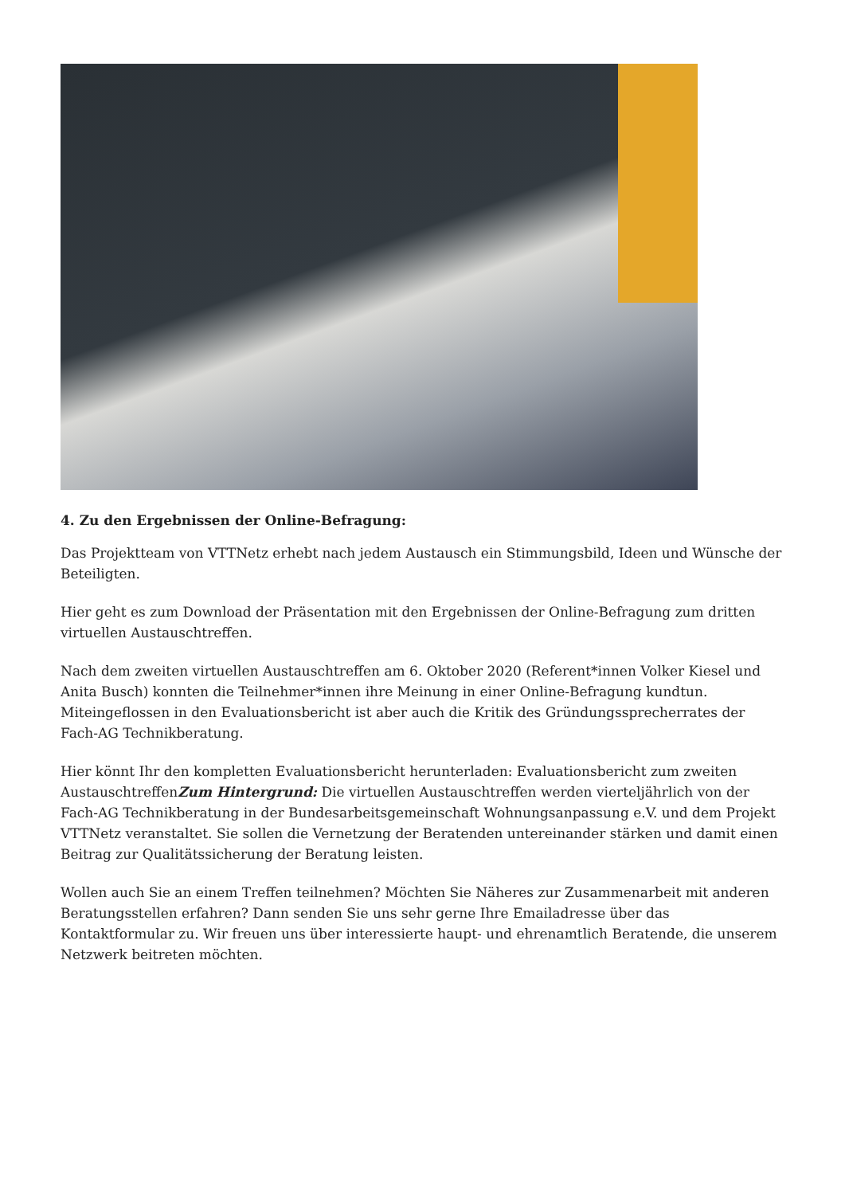4. Zu den Ergebnissen der Online-Befragung:
Das Projektteam von VTTNetz erhebt nach jedem Austausch ein Stimmungsbild, Ideen und Wünsche der Beteiligten.
Hier geht es zum Download der Präsentation mit den Ergebnissen der Online-Befragung zum dritten virtuellen Austauschtreffen.
Nach dem zweiten virtuellen Austauschtreffen am 6. Oktober 2020 (Referent*innen Volker Kiesel und Anita Busch) konnten die Teilnehmer*innen ihre Meinung in einer Online-Befragung kundtun. Miteingeflossen in den Evaluationsbericht ist aber auch die Kritik des Gründungssprecherrates der Fach-AG Technikberatung.
Hier könnt Ihr den kompletten Evaluationsbericht herunterladen: Evaluationsbericht zum zweiten AustauschtreffenZum Hintergrund: Die virtuellen Austauschtreffen werden vierteljährlich von der Fach-AG Technikberatung in der Bundesarbeitsgemeinschaft Wohnungsanpassung e.V. und dem Projekt VTTNetz veranstaltet. Sie sollen die Vernetzung der Beratenden untereinander stärken und damit einen Beitrag zur Qualitätssicherung der Beratung leisten.
Wollen auch Sie an einem Treffen teilnehmen? Möchten Sie Näheres zur Zusammenarbeit mit anderen Beratungsstellen erfahren? Dann senden Sie uns sehr gerne Ihre Emailadresse über das Kontaktformular zu. Wir freuen uns über interessierte haupt- und ehrenamtlich Beratende, die unserem Netzwerk beitreten möchten.